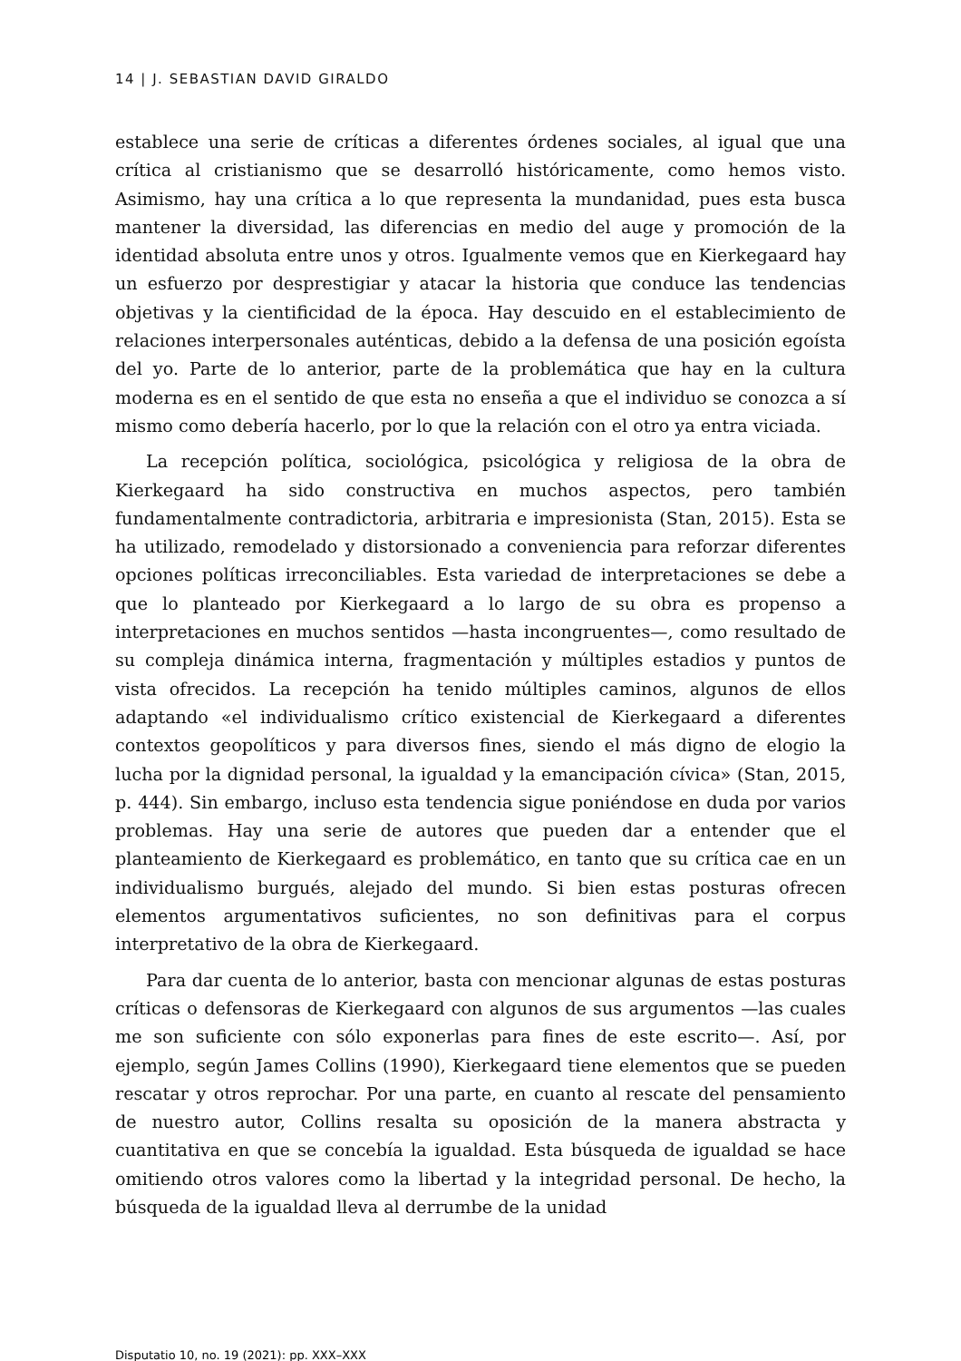14 | J. SEBASTIAN DAVID GIRALDO
establece una serie de críticas a diferentes órdenes sociales, al igual que una crítica al cristianismo que se desarrolló históricamente, como hemos visto. Asimismo, hay una crítica a lo que representa la mundanidad, pues esta busca mantener la diversidad, las diferencias en medio del auge y promoción de la identidad absoluta entre unos y otros. Igualmente vemos que en Kierkegaard hay un esfuerzo por desprestigiar y atacar la historia que conduce las tendencias objetivas y la cientificidad de la época. Hay descuido en el establecimiento de relaciones interpersonales auténticas, debido a la defensa de una posición egoísta del yo. Parte de lo anterior, parte de la problemática que hay en la cultura moderna es en el sentido de que esta no enseña a que el individuo se conozca a sí mismo como debería hacerlo, por lo que la relación con el otro ya entra viciada.
La recepción política, sociológica, psicológica y religiosa de la obra de Kierkegaard ha sido constructiva en muchos aspectos, pero también fundamentalmente contradictoria, arbitraria e impresionista (Stan, 2015). Esta se ha utilizado, remodelado y distorsionado a conveniencia para reforzar diferentes opciones políticas irreconciliables. Esta variedad de interpretaciones se debe a que lo planteado por Kierkegaard a lo largo de su obra es propenso a interpretaciones en muchos sentidos —hasta incongruentes—, como resultado de su compleja dinámica interna, fragmentación y múltiples estadios y puntos de vista ofrecidos. La recepción ha tenido múltiples caminos, algunos de ellos adaptando «el individualismo crítico existencial de Kierkegaard a diferentes contextos geopolíticos y para diversos fines, siendo el más digno de elogio la lucha por la dignidad personal, la igualdad y la emancipación cívica» (Stan, 2015, p. 444). Sin embargo, incluso esta tendencia sigue poniéndose en duda por varios problemas. Hay una serie de autores que pueden dar a entender que el planteamiento de Kierkegaard es problemático, en tanto que su crítica cae en un individualismo burgués, alejado del mundo. Si bien estas posturas ofrecen elementos argumentativos suficientes, no son definitivas para el corpus interpretativo de la obra de Kierkegaard.
Para dar cuenta de lo anterior, basta con mencionar algunas de estas posturas críticas o defensoras de Kierkegaard con algunos de sus argumentos —las cuales me son suficiente con sólo exponerlas para fines de este escrito—. Así, por ejemplo, según James Collins (1990), Kierkegaard tiene elementos que se pueden rescatar y otros reprochar. Por una parte, en cuanto al rescate del pensamiento de nuestro autor, Collins resalta su oposición de la manera abstracta y cuantitativa en que se concebía la igualdad. Esta búsqueda de igualdad se hace omitiendo otros valores como la libertad y la integridad personal. De hecho, la búsqueda de la igualdad lleva al derrumbe de la unidad
Disputatio 10, no. 19 (2021): pp. XXX–XXX